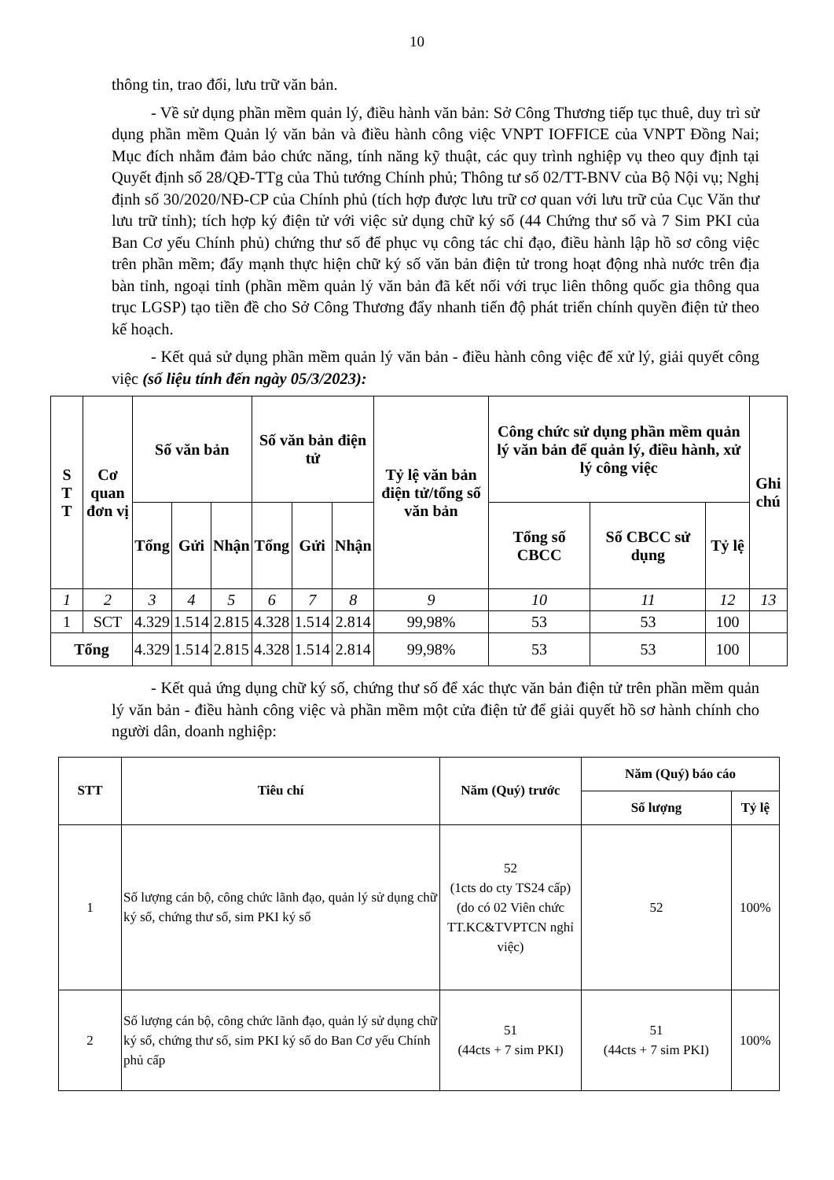10
thông tin, trao đổi, lưu trữ văn bản.
- Về sử dụng phần mềm quản lý, điều hành văn bản: Sở Công Thương tiếp tục thuê, duy trì sử dụng phần mềm Quản lý văn bản và điều hành công việc VNPT IOFFICE của VNPT Đồng Nai; Mục đích nhằm đảm bảo chức năng, tính năng kỹ thuật, các quy trình nghiệp vụ theo quy định tại Quyết định số 28/QĐ-TTg của Thủ tướng Chính phủ; Thông tư số 02/TT-BNV của Bộ Nội vụ; Nghị định số 30/2020/NĐ-CP của Chính phủ (tích hợp được lưu trữ cơ quan với lưu trữ của Cục Văn thư lưu trữ tỉnh); tích hợp ký điện tử với việc sử dụng chữ ký số (44 Chứng thư số và 7 Sim PKI của Ban Cơ yếu Chính phủ) chứng thư số để phục vụ công tác chỉ đạo, điều hành lập hồ sơ công việc trên phần mềm; đẩy mạnh thực hiện chữ ký số văn bản điện tử trong hoạt động nhà nước trên địa bàn tỉnh, ngoại tỉnh (phần mềm quản lý văn bản đã kết nối với trục liên thông quốc gia thông qua trục LGSP) tạo tiền đề cho Sở Công Thương đẩy nhanh tiến độ phát triển chính quyền điện tử theo kế hoạch.
- Kết quả sử dụng phần mềm quản lý văn bản - điều hành công việc để xử lý, giải quyết công việc (số liệu tính đến ngày 05/3/2023):
| S T T | Cơ quan đơn vị | Số văn bản | | | Số văn bản điện tử | | | Tỷ lệ văn bản điện tử/tổng số văn bản | Công chức sử dụng phần mềm quản lý văn bản để quản lý, điều hành, xử lý công việc | | | Ghi chú |
| --- | --- | --- | --- | --- | --- | --- | --- | --- | --- | --- | --- | --- |
| | | Tổng | Gửi | Nhận | Tổng | Gửi | Nhận | | Tổng số CBCC | Số CBCC sử dụng | Tỷ lệ | |
| 1 | 2 | 3 | 4 | 5 | 6 | 7 | 8 | 9 | 10 | 11 | 12 | 13 |
| 1 | SCT | 4.329 | 1.514 | 2.815 | 4.328 | 1.514 | 2.814 | 99,98% | 53 | 53 | 100 | |
| Tổng | | 4.329 | 1.514 | 2.815 | 4.328 | 1.514 | 2.814 | 99,98% | 53 | 53 | 100 | |
- Kết quả ứng dụng chữ ký số, chứng thư số để xác thực văn bản điện tử trên phần mềm quản lý văn bản - điều hành công việc và phần mềm một cửa điện tử để giải quyết hồ sơ hành chính cho người dân, doanh nghiệp:
| STT | Tiêu chí | Năm (Quý) trước | Năm (Quý) báo cáo | |
| --- | --- | --- | --- | --- |
| | | | Số lượng | Tỷ lệ |
| 1 | Số lượng cán bộ, công chức lãnh đạo, quản lý sử dụng chữ ký số, chứng thư số, sim PKI ký số | 52 (1cts do cty TS24 cấp) (do có 02 Viên chức TT.KC&TVPTCN nghỉ việc) | 52 | 100% |
| 2 | Số lượng cán bộ, công chức lãnh đạo, quản lý sử dụng chữ ký số, chứng thư số, sim PKI ký số do Ban Cơ yếu Chính phủ cấp | 51 (44cts + 7 sim PKI) | 51 (44cts + 7 sim PKI) | 100% |